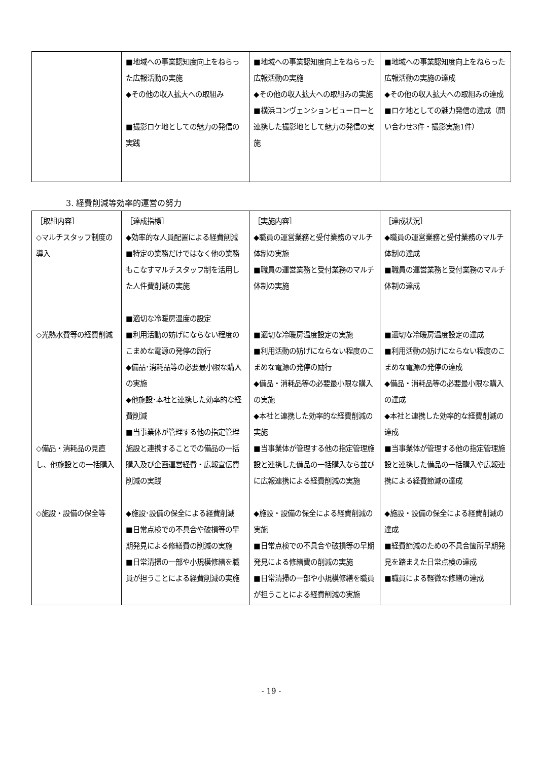| | ■地域への事業認知度向上をねらった広報活動の実施 ◆その他の収入拡大への取組み ■撮影ロケ地としての魅力の発信の実践 | ■地域への事業認知度向上をねらった広報活動の実施 ◆その他の収入拡大への取組みの実施 ■横浜コンヴェンションビューローと連携した撮影地として魅力の発信の実施 | ■地域への事業認知度向上をねらった広報活動の実施の達成 ◆その他の収入拡大への取組みの達成 ■ロケ地としての魅力発信の達成（問い合わせ3件・撮影実施1件） |
3. 経費削減等効率的運営の努力
| ［取組内容］ ◇マルチスタッフ制度の導入 ◇光熱水費等の経費削減 ◇備品・消耗品の見直し、他施設との一括購入 ◇施設・設備の保全等 | ［達成指標］ ◆効率的な人員配置による経費削減 ■特定の業務だけではなく他の業務もこなすマルチスタッフ制を活用した人件費削減の実施 ■適切な冷暖房温度の設定 ■利用活動の妨げにならない程度のこまめな電源の発停の励行 ◆備品･消耗品等の必要最小限な購入の実施 ◆他施設･本社と連携した効率的な経費削減 ■当事業体が管理する他の指定管理施設と連携することでの備品の一括購入及び企画運営経費・広報宣伝費削減の実践 ◆施設･設備の保全による経費削減 ■日常点検での不具合や破損等の早期発見による修繕費の削減の実施 ■日常清掃の一部や小規模修繕を職員が担うことによる経費削減の実施 | ［実施内容］ ◆職員の運営業務と受付業務のマルチ体制の実施 ■職員の運営業務と受付業務のマルチ体制の実施 ■適切な冷暖房温度設定の実施 ■利用活動の妨げにならない程度のこまめな電源の発停の励行 ◆備品・消耗品等の必要最小限な購入の実施 ◆本社と連携した効率的な経費削減の実施 ■当事業体が管理する他の指定管理施設と連携した備品の一括購入なら並びに広報連携による経費削減の実施 ◆施設・設備の保全による経費削減の実施 ■日常点検での不具合や破損等の早期発見による修繕費の削減の実施 ■日常清掃の一部や小規模修繕を職員が担うことによる経費削減の実施 | ［達成状況］ ◆職員の運営業務と受付業務のマルチ体制の達成 ■職員の運営業務と受付業務のマルチ体制の達成 ■適切な冷暖房温度設定の達成 ■利用活動の妨げにならない程度のこまめな電源の発停の達成 ◆備品・消耗品等の必要最小限な購入の達成 ◆本社と連携した効率的な経費削減の達成 ■当事業体が管理する他の指定管理施設と連携した備品の一括購入や広報連携による経費節減の達成 ◆施設・設備の保全による経費削減の達成 ■経費節減のための不具合箇所早期発見を踏まえた日常点検の達成 ■職員による軽微な修繕の達成 |
- 19 -